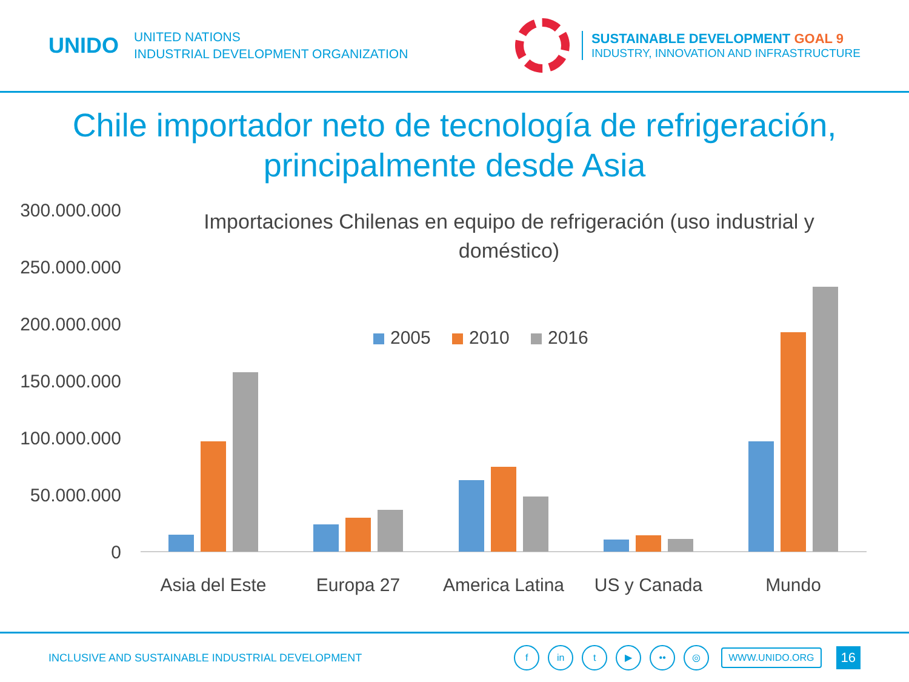UNIDO
UNITED NATIONS
INDUSTRIAL DEVELOPMENT ORGANIZATION
SUSTAINABLE DEVELOPMENT GOAL 9
INDUSTRY, INNOVATION AND INFRASTRUCTURE
Chile importador neto de tecnología de refrigeración, principalmente desde Asia
300.000.000
250.000.000
200.000.000
150.000.000
100.000.000
50.000.000
0
Importaciones Chilenas en equipo de refrigeración (uso industrial y
doméstico)
2005
2010
2016
Asia del Este
Europa 27
America Latina
US y Canada
Mundo
INCLUSIVE AND SUSTAINABLE INDUSTRIAL DEVELOPMENT
fin t ▶ •• ◎ WWW.UNIDO.ORG 16